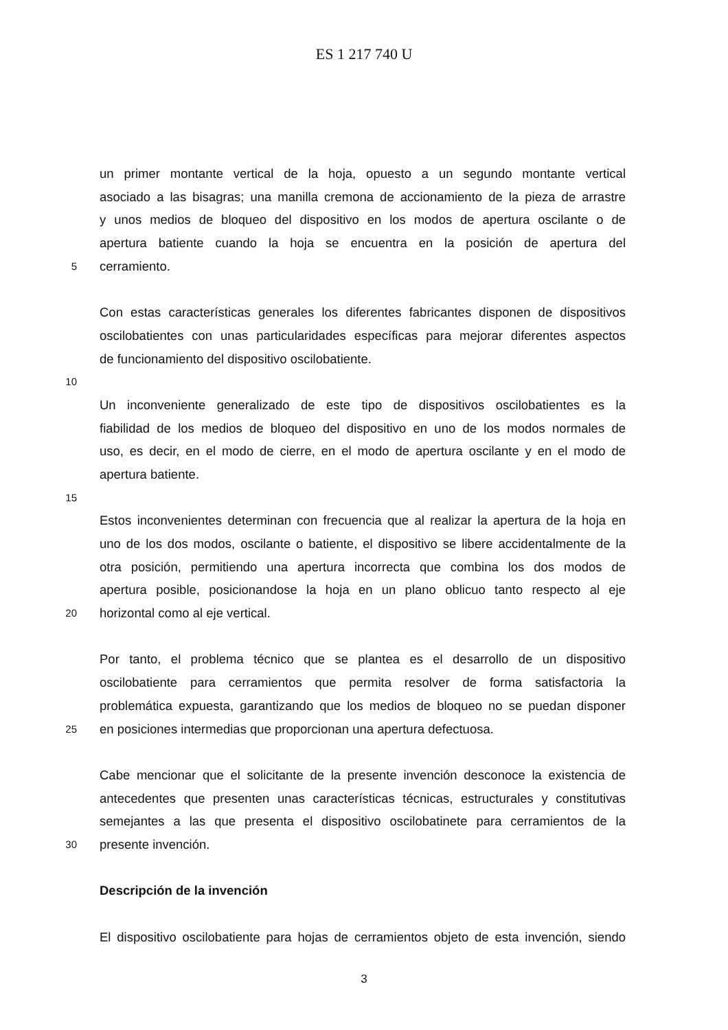ES 1 217 740 U
un primer montante vertical de la hoja, opuesto a un segundo montante vertical
asociado a las bisagras; una manilla cremona de accionamiento de la pieza de arrastre
y unos medios de bloqueo del dispositivo en los modos de apertura oscilante o de
apertura batiente cuando la hoja se encuentra en la posición de apertura del
5 cerramiento.
Con estas características generales los diferentes fabricantes disponen de dispositivos
oscilobatientes con unas particularidades específicas para mejorar diferentes aspectos
de funcionamiento del dispositivo oscilobatiente.
10
Un inconveniente generalizado de este tipo de dispositivos oscilobatientes es la
fiabilidad de los medios de bloqueo del dispositivo en uno de los modos normales de
uso, es decir, en el modo de cierre, en el modo de apertura oscilante y en el modo de
apertura batiente.
15
Estos inconvenientes determinan con frecuencia que al realizar la apertura de la hoja en
uno de los dos modos, oscilante o batiente, el dispositivo se libere accidentalmente de la
otra posición, permitiendo una apertura incorrecta que combina los dos modos de
apertura posible, posicionandose la hoja en un plano oblicuo tanto respecto al eje
20 horizontal como al eje vertical.
Por tanto, el problema técnico que se plantea es el desarrollo de un dispositivo
oscilobatiente para cerramientos que permita resolver de forma satisfactoria la
problemática expuesta, garantizando que los medios de bloqueo no se puedan disponer
25 en posiciones intermedias que proporcionan una apertura defectuosa.
Cabe mencionar que el solicitante de la presente invención desconoce la existencia de
antecedentes que presenten unas características técnicas, estructurales y constitutivas
semejantes a las que presenta el dispositivo oscilobatinete para cerramientos de la
30 presente invención.
Descripción de la invención
El dispositivo oscilobatiente para hojas de cerramientos objeto de esta invención, siendo
3